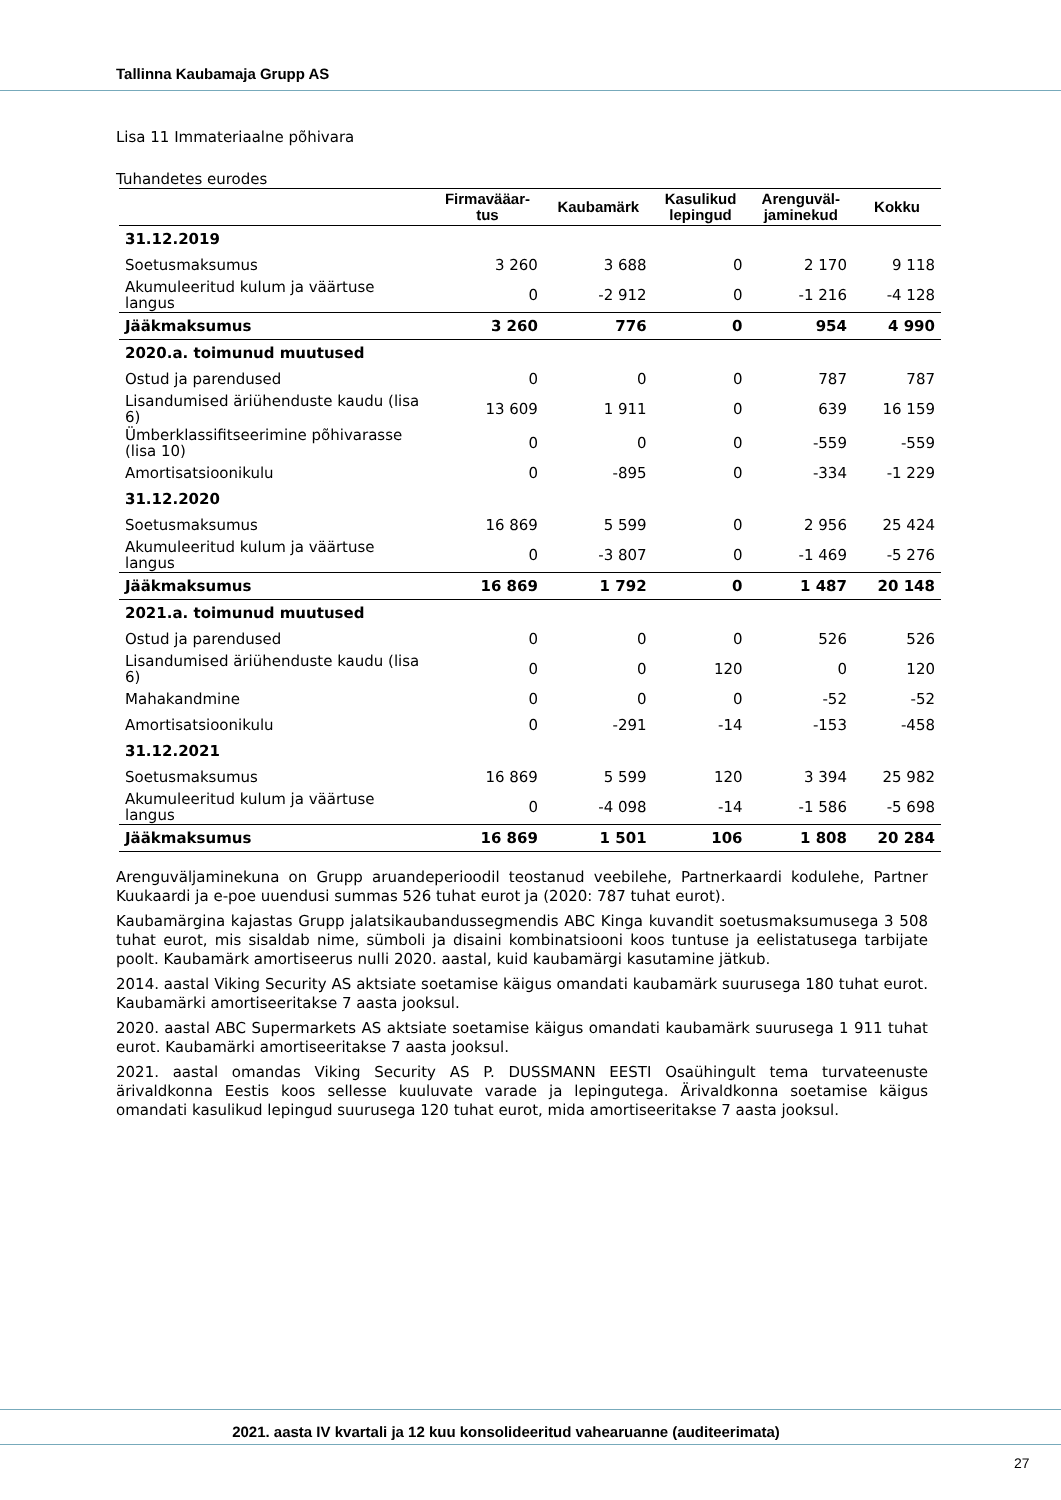Tallinna Kaubamaja Grupp AS
Lisa 11 Immateriaalne põhivara
Tuhandetes eurodes
| | Firmavääar- tus | Kaubamärk | Kasulikud lepingud | Arenguväl- jaminekud | Kokku |
| --- | --- | --- | --- | --- | --- |
| 31.12.2019 | | | | | |
| Soetusmaksumus | 3 260 | 3 688 | 0 | 2 170 | 9 118 |
| Akumuleeritud kulum ja väärtuse langus | 0 | -2 912 | 0 | -1 216 | -4 128 |
| Jääkmaksumus | 3 260 | 776 | 0 | 954 | 4 990 |
| 2020.a. toimunud muutused | | | | | |
| Ostud ja parendused | 0 | 0 | 0 | 787 | 787 |
| Lisandumised äriühenduste kaudu (lisa 6) | 13 609 | 1 911 | 0 | 639 | 16 159 |
| Ümberklassifitseerimine põhivarasse (lisa 10) | 0 | 0 | 0 | -559 | -559 |
| Amortisatsioonikulu | 0 | -895 | 0 | -334 | -1 229 |
| 31.12.2020 | | | | | |
| Soetusmaksumus | 16 869 | 5 599 | 0 | 2 956 | 25 424 |
| Akumuleeritud kulum ja väärtuse langus | 0 | -3 807 | 0 | -1 469 | -5 276 |
| Jääkmaksumus | 16 869 | 1 792 | 0 | 1 487 | 20 148 |
| 2021.a. toimunud muutused | | | | | |
| Ostud ja parendused | 0 | 0 | 0 | 526 | 526 |
| Lisandumised äriühenduste kaudu (lisa 6) | 0 | 0 | 120 | 0 | 120 |
| Mahakandmine | 0 | 0 | 0 | -52 | -52 |
| Amortisatsioonikulu | 0 | -291 | -14 | -153 | -458 |
| 31.12.2021 | | | | | |
| Soetusmaksumus | 16 869 | 5 599 | 120 | 3 394 | 25 982 |
| Akumuleeritud kulum ja väärtuse langus | 0 | -4 098 | -14 | -1 586 | -5 698 |
| Jääkmaksumus | 16 869 | 1 501 | 106 | 1 808 | 20 284 |
Arenguväljaminekuna on Grupp aruandeperioodil teostanud veebilehe, Partnerkaardi kodulehe, Partner Kuukaardi ja e-poe uuendusi summas 526 tuhat eurot ja (2020: 787 tuhat eurot).
Kaubamärgina kajastas Grupp jalatsikaubandussegmendis ABC Kinga kuvandit soetusmaksumusega 3 508 tuhat eurot, mis sisaldab nime, sümboli ja disaini kombinatsiooni koos tuntuse ja eelistatusega tarbijate poolt. Kaubamärk amortiseerus nulli 2020. aastal, kuid kaubamärgi kasutamine jätkub.
2014. aastal Viking Security AS aktsiate soetamise käigus omandati kaubamärk suurusega 180 tuhat eurot. Kaubamärki amortiseeritakse 7 aasta jooksul.
2020. aastal ABC Supermarkets AS aktsiate soetamise käigus omandati kaubamärk suurusega 1 911 tuhat eurot. Kaubamärki amortiseeritakse 7 aasta jooksul.
2021. aastal omandas Viking Security AS P. DUSSMANN EESTI Osaühingult tema turvateenuste ärivaldkonna Eestis koos sellesse kuuluvate varade ja lepingutega. Ärivaldkonna soetamise käigus omandati kasulikud lepingud suurusega 120 tuhat eurot, mida amortiseeritakse 7 aasta jooksul.
2021. aasta IV kvartali ja 12 kuu konsolideeritud vahearuanne (auditeerimata)
27